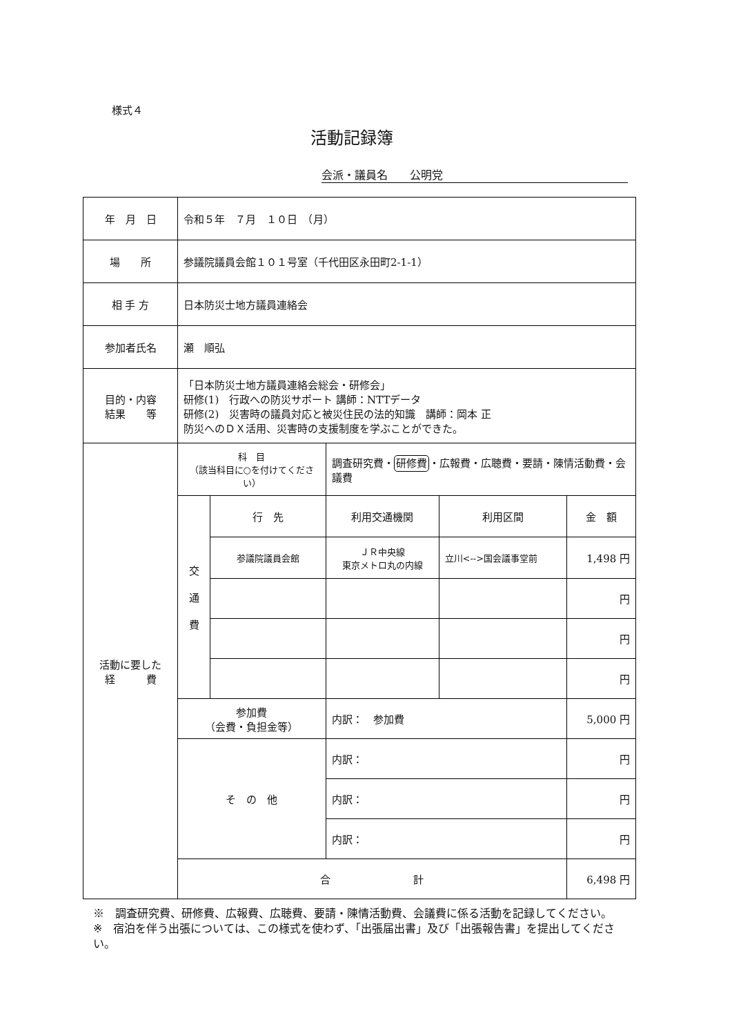様式４
活動記録簿
会派・議員名　　公明党
| 年 月 日 | 令和５年 ７月 １０日 （月） | | | | |
| 場 所 | 参議院議員会館１０１号室（千代田区永田町2-1-1） | | | | |
| 相 手 方 | 日本防災士地方議員連絡会 | | | | |
| 参加者氏名 | 瀬 順弘 | | | | |
| 目的・内容 結果 等 | 「日本防災士地方議員連絡会総会・研修会」 研修(1) 行政への防災サポート 講師：NTTデータ 研修(2) 災害時の議員対応と被災住民の法的知識 講師：岡本 正 防災へのＤＸ活用、災害時の支援制度を学ぶことができた。 | | | | |
| 活動に要した 経 費 | 科 目 （該当科目に○を付けてください） | | 調査研究費・ 研修費 ・広報費・広聴費・要請・陳情活動費・会議費 | | |
| | 交 通 費 | 行 先 | 利用交通機関 | 利用区間 | 金 額 |
| | | 参議院議員会館 | ＪＲ中央線 東京メトロ丸の内線 | 立川<-->国会議事堂前 | 1,498 円 |
| | | | | | 円 |
| | | | | | 円 |
| | | | | | 円 |
| | 参加費 （会費・負担金等） | | 内訳： 参加費 | | 5,000 円 |
| | そ の 他 | | 内訳： | | 円 |
| | | | 内訳： | | 円 |
| | | | 内訳： | | 円 |
| | 合 計 | | | | 6,498 円 |
※　調査研究費、研修費、広報費、広聴費、要請・陳情活動費、会議費に係る活動を記録してください。
※　宿泊を伴う出張については、この様式を使わず、「出張届出書」及び「出張報告書」を提出してください。